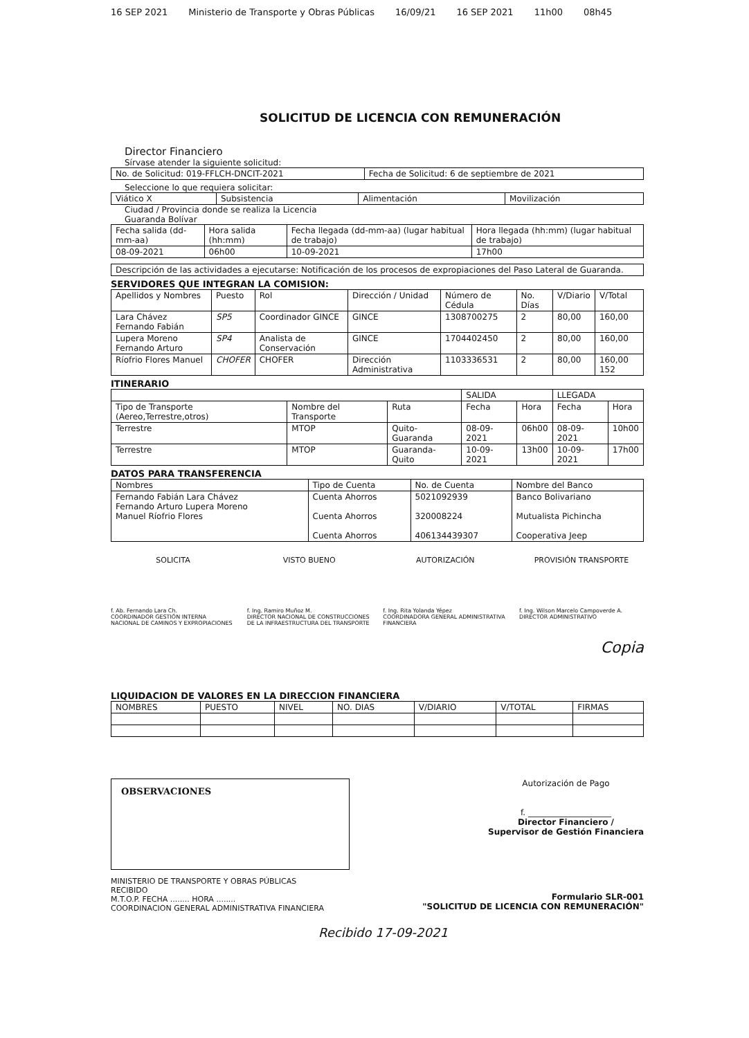16 SEP 2021 Ministerio de Transporte y Obras Públicas 16/09/21 16 SEP 2021 11h00 08h45
SOLICITUD DE LICENCIA CON REMUNERACIÓN
Director Financiero
Sírvase atender la siguiente solicitud:
| No. de Solicitud: 019-FFLCH-DNCIT-2021 | Fecha de Solicitud: 6 de septiembre de 2021 |
Seleccione lo que requiera solicitar:
| Viático X | Subsistencia | Alimentación | Movilización |
Ciudad / Provincia donde se realiza la Licencia
Guaranda Bolívar
| Fecha salida (dd-mm-aa) | Hora salida (hh:mm) | Fecha llegada (dd-mm-aa) (lugar habitual de trabajo) | Hora llegada (hh:mm) (lugar habitual de trabajo) |
| 08-09-2021 | 06h00 | 10-09-2021 | 17h00 |
| Descripción de las actividades a ejecutarse: Notificación de los procesos de expropiaciones del Paso Lateral de Guaranda. |
SERVIDORES QUE INTEGRAN LA COMISION:
| Apellidos y Nombres | Puesto | Rol | Dirección / Unidad | Número de Cédula | No. Días | V/Diario | V/Total |
| --- | --- | --- | --- | --- | --- | --- | --- |
| Lara Chávez Fernando Fabián | SP5 | Coordinador GINCE | GINCE | 1308700275 | 2 | 80,00 | 160,00 |
| Lupera Moreno Fernando Arturo | SP4 | Analista de Conservación | GINCE | 1704402450 | 2 | 80,00 | 160,00 |
| Ríofrio Flores Manuel | CHOFER | CHOFER | Dirección Administrativa | 1103336531 | 2 | 80,00 | 160,00 152 |
ITINERARIO
| | | | SALIDA | | LLEGADA | |
| Tipo de Transporte (Aereo,Terrestre,otros) | Nombre del Transporte | Ruta | Fecha | Hora | Fecha | Hora |
| Terrestre | MTOP | Quito-Guaranda | 08-09-2021 | 06h00 | 08-09-2021 | 10h00 |
| Terrestre | MTOP | Guaranda-Quito | 10-09-2021 | 13h00 | 10-09-2021 | 17h00 |
DATOS PARA TRANSFERENCIA
| Nombres | Tipo de Cuenta | No. de Cuenta | Nombre del Banco |
| --- | --- | --- | --- |
| Fernando Fabián Lara Chávez Fernando Arturo Lupera Moreno Manuel Ríofrio Flores | Cuenta Ahorros Cuenta Ahorros Cuenta Ahorros | 5021092939 320008224 406134439307 | Banco Bolivariano Mutualista Pichincha Cooperativa Jeep |
SOLICITA
f. Ab. Fernando Lara Ch.
COORDINADOR GESTIÓN INTERNA NACIONAL DE CAMINOS Y EXPROPIACIONES
VISTO BUENO
f. Ing. Ramiro Muñoz M.
DIRECTOR NACIONAL DE CONSTRUCCIONES DE LA INFRAESTRUCTURA DEL TRANSPORTE
AUTORIZACIÓN
f. Ing. Rita Yolanda Yépez
COORDINADORA GENERAL ADMINISTRATIVA FINANCIERA
PROVISIÓN TRANSPORTE
f. Ing. Wilson Marcelo Campoverde A.
DIRECTOR ADMINISTRATIVO
Copia
LIQUIDACION DE VALORES EN LA DIRECCION FINANCIERA
| NOMBRES | PUESTO | NIVEL | NO. DIAS | V/DIARIO | V/TOTAL | FIRMAS |
OBSERVACIONES
Autorización de Pago
f. ____________________
Director Financiero /
Supervisor de Gestión Financiera
MINISTERIO DE TRANSPORTE Y OBRAS PÚBLICAS
RECIBIDO
M.T.O.P. FECHA ........ HORA ........
COORDINACION GENERAL ADMINISTRATIVA FINANCIERA
Formulario SLR-001
"SOLICITUD DE LICENCIA CON REMUNERACIÓN"
Recibido 17-09-2021